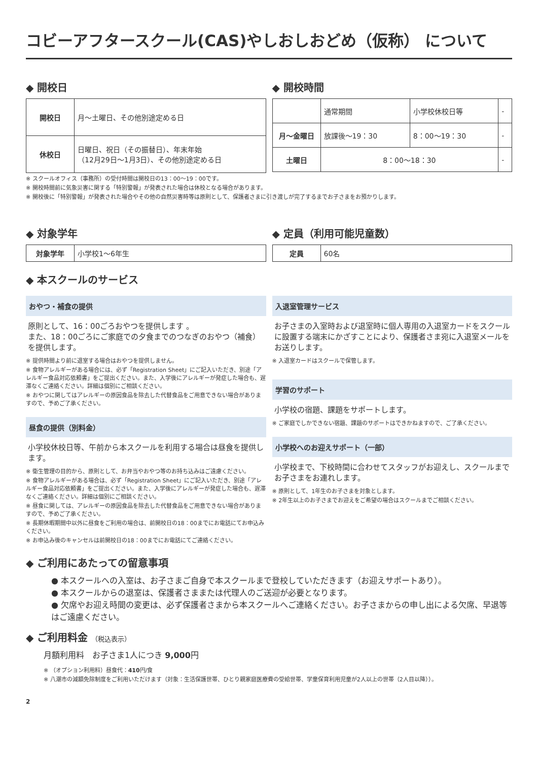コビーアフタースクール(CAS)やしおしおどめ（仮称） について
◆ 開校日
| 開校日 | 月～土曜日、その他別途定める日 |
| 休校日 | 日曜日、祝日（その振替日）、年末年始 （12月29日～1月3日）、その他別途定める日 |
◆ 開校時間
| | 通常期間 | 小学校休校日等 | - |
| 月～金曜日 | 放課後～19：30 | 8：00～19：30 | - |
| 土曜日 | 8：00～18：30 | | - |
※ スクールオフィス（事務所）の受付時間は開校日の13：00～19：00です。
※ 開校時間前に気象災害に関する「特別警報」が発表された場合は休校となる場合があります。
※ 開校後に「特別警報」が発表された場合やその他の自然災害時等は原則として、保護者さまに引き渡しが完了するまでお子さまをお預かりします。
◆ 対象学年
| 対象学年 | 小学校1～6年生 |
◆ 定員（利用可能児童数）
| 定員 | 60名 |
◆ 本スクールのサービス
おやつ・補食の提供
原則として、16：00ごろおやつを提供します 。
また、18：00ごろにご家庭での夕食までのつなぎのおやつ（補食）を提供します。
※ 提供時間より前に退室する場合はおやつを提供しません。
※ 食物アレルギーがある場合には、必ず「Registration Sheet」にご記入いただき、別途「アレルギー食品対応依頼書」をご提出ください。また、入学後にアレルギーが発症した場合も、遅滞なくご連絡ください。詳細は個別にご相談ください。
※ おやつに関してはアレルギーの原因食品を除去した代替食品をご用意できない場合がありますので、予めご了承ください。
昼食の提供（別料金）
小学校休校日等、午前から本スクールを利用する場合は昼食を提供します。
※ 衛生管理の目的から、原則として、お弁当やおやつ等のお持ち込みはご遠慮ください。
※ 食物アレルギーがある場合は、必ず「Registration Sheet」にご記入いただき、別途「アレルギー食品対応依頼書」をご提出ください。また、入学後にアレルギーが発症した場合も、遅滞なくご連絡ください。詳細は個別にご相談ください。
※ 昼食に関しては、アレルギーの原因食品を除去した代替食品をご用意できない場合がありますので、予めご了承ください。
※ 長期休暇期間中以外に昼食をご利用の場合は、前開校日の18：00までにお電話にてお申込みください。
※ お申込み後のキャンセルは前開校日の18：00までにお電話にてご連絡ください。
入退室管理サービス
お子さまの入室時および退室時に個人専用の入退室カードをスクールに設置する端末にかざすことにより、保護者さま宛に入退室メールをお送りします。
※ 入退室カードはスクールで保管します。
学習のサポート
小学校の宿題、課題をサポートします。
※ ご家庭でしかできない宿題、課題のサポートはできかねますので、ご了承ください。
小学校へのお迎えサポート（一部）
小学校まで、下校時間に合わせてスタッフがお迎えし、スクールまでお子さまをお連れします。
※ 原則として、1年生のお子さまを対象とします。
※ 2年生以上のお子さまでお迎えをご希望の場合はスクールまでご相談ください。
◆ ご利用にあたっての留意事項
● 本スクールへの入室は、お子さまご自身で本スクールまで登校していただきます（お迎えサポートあり）。
● 本スクールからの退室は、保護者さままたは代理人のご送迎が必要となります。
● 欠席やお迎え時間の変更は、必ず保護者さまから本スクールへご連絡ください。お子さまからの申し出による欠席、早退等はご遠慮ください。
◆ ご利用料金 （税込表示）
月額利用料　お子さま1人につき 9,000円
※ （オプション利用料）昼食代：410円/食
※ 八潮市の減額免除制度をご利用いただけます（対象：生活保護世帯、ひとり親家庭医療費の受給世帯、学童保育利用児童が2人以上の世帯（2人目以降））。
2